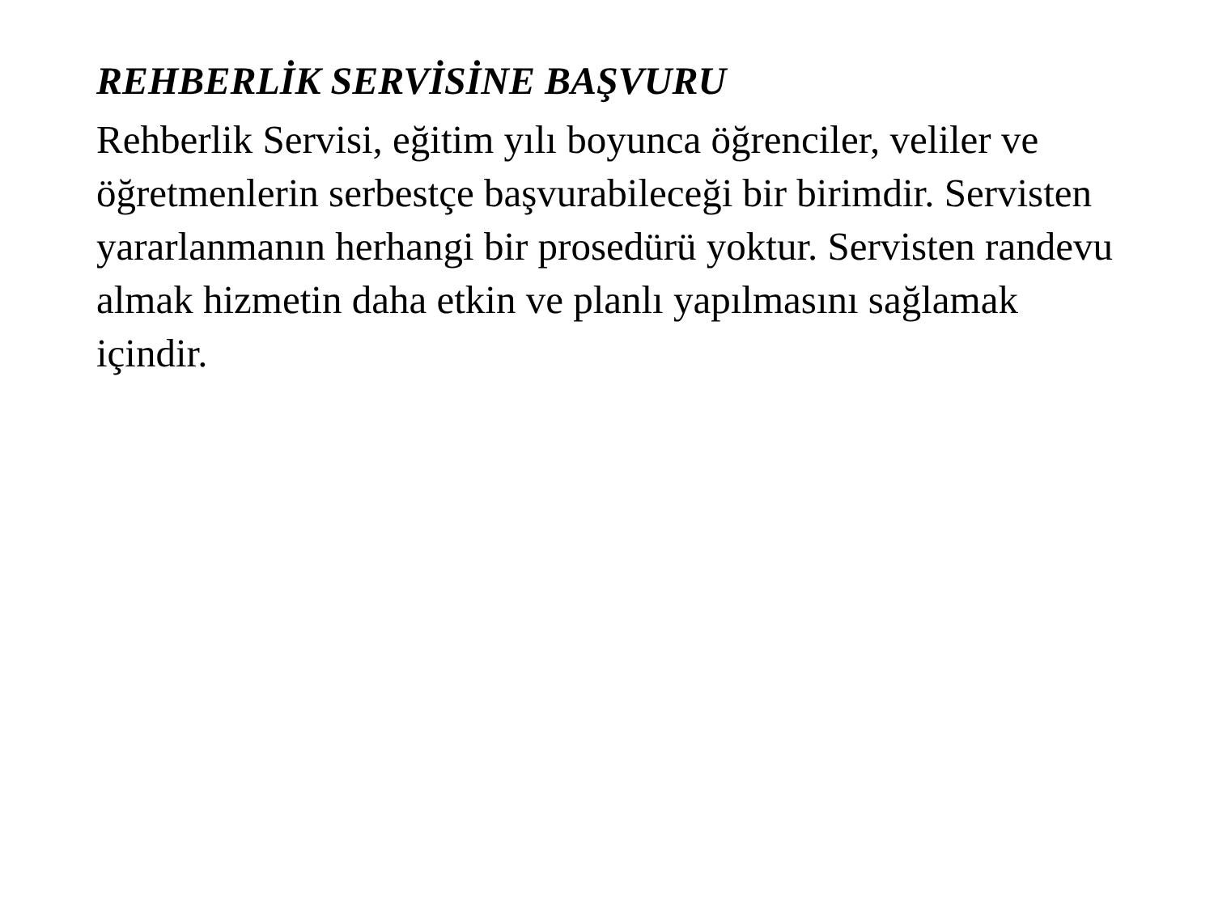REHBERLİK SERVİSİNE BAŞVURU
Rehberlik Servisi, eğitim yılı boyunca öğrenciler, veliler ve öğretmenlerin serbestçe başvurabileceği bir birimdir. Servisten yararlanmanın herhangi bir prosedürü yoktur. Servisten randevu almak hizmetin daha etkin ve planlı yapılmasını sağlamak içindir.